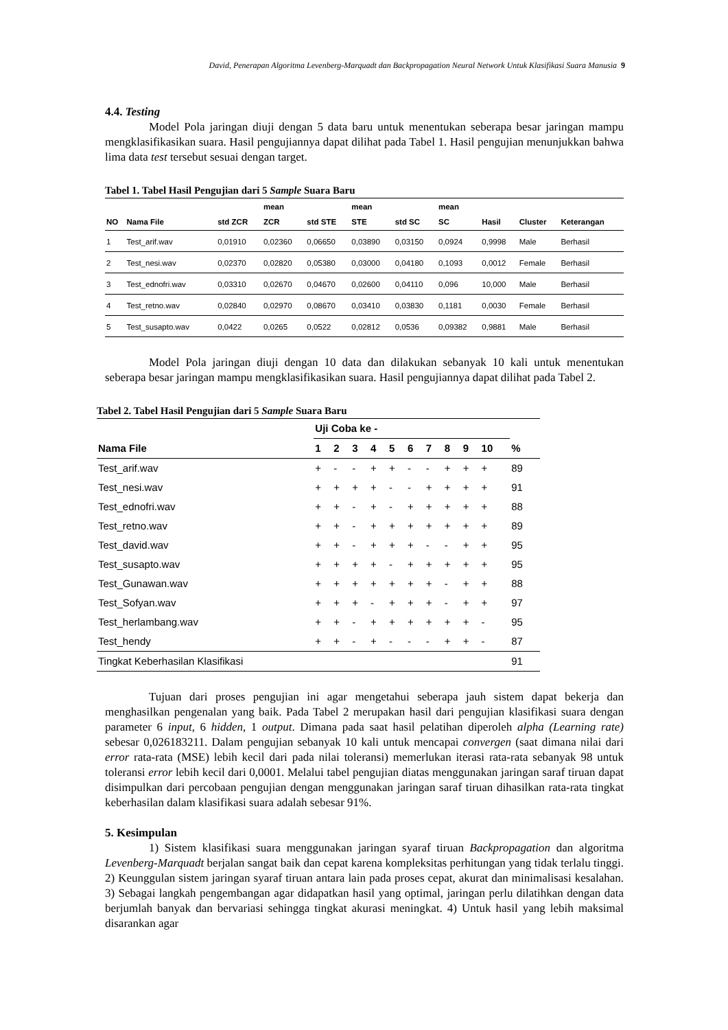David, Penerapan Algoritma Levenberg-Marquadt dan Backpropagation Neural Network Untuk Klasifikasi Suara Manusia 9
4.4. Testing
Model Pola jaringan diuji dengan 5 data baru untuk menentukan seberapa besar jaringan mampu mengklasifikasikan suara. Hasil pengujiannya dapat dilihat pada Tabel 1. Hasil pengujian menunjukkan bahwa lima data test tersebut sesuai dengan target.
Tabel 1. Tabel Hasil Pengujian dari 5 Sample Suara Baru
| NO | Nama File | std ZCR | mean ZCR | std STE | mean STE | std SC | mean SC | Hasil | Cluster | Keterangan |
| --- | --- | --- | --- | --- | --- | --- | --- | --- | --- | --- |
| 1 | Test_arif.wav | 0,01910 | 0,02360 | 0,06650 | 0,03890 | 0,03150 | 0,0924 | 0,9998 | Male | Berhasil |
| 2 | Test_nesi.wav | 0,02370 | 0,02820 | 0,05380 | 0,03000 | 0,04180 | 0,1093 | 0,0012 | Female | Berhasil |
| 3 | Test_ednofri.wav | 0,03310 | 0,02670 | 0,04670 | 0,02600 | 0,04110 | 0,096 | 10,000 | Male | Berhasil |
| 4 | Test_retno.wav | 0,02840 | 0,02970 | 0,08670 | 0,03410 | 0,03830 | 0,1181 | 0,0030 | Female | Berhasil |
| 5 | Test_susapto.wav | 0,0422 | 0,0265 | 0,0522 | 0,02812 | 0,0536 | 0,09382 | 0,9881 | Male | Berhasil |
Model Pola jaringan diuji dengan 10 data dan dilakukan sebanyak 10 kali untuk menentukan seberapa besar jaringan mampu mengklasifikasikan suara. Hasil pengujiannya dapat dilihat pada Tabel 2.
Tabel 2. Tabel Hasil Pengujian dari 5 Sample Suara Baru
| | Uji Coba ke - | | | | | | | | | | |
| --- | --- | --- | --- | --- | --- | --- | --- | --- | --- | --- | --- |
| Nama File | 1 | 2 | 3 | 4 | 5 | 6 | 7 | 8 | 9 | 10 | % |
| Test_arif.wav | + | - | - | + | + | - | - | + | + | + | 89 |
| Test_nesi.wav | + | + | + | + | - | - | + | + | + | + | 91 |
| Test_ednofri.wav | + | + | - | + | - | + | + | + | + | + | 88 |
| Test_retno.wav | + | + | - | + | + | + | + | + | + | + | 89 |
| Test_david.wav | + | + | - | + | + | + | - | - | + | + | 95 |
| Test_susapto.wav | + | + | + | + | - | + | + | + | + | + | 95 |
| Test_Gunawan.wav | + | + | + | + | + | + | + | - | + | + | 88 |
| Test_Sofyan.wav | + | + | + | - | + | + | + | - | + | + | 97 |
| Test_herlambang.wav | + | + | - | + | + | + | + | + | + | - | 95 |
| Test_hendy | + | + | - | + | - | - | - | + | + | - | 87 |
| Tingkat Keberhasilan Klasifikasi | | | | | | | | | | | 91 |
Tujuan dari proses pengujian ini agar mengetahui seberapa jauh sistem dapat bekerja dan menghasilkan pengenalan yang baik. Pada Tabel 2 merupakan hasil dari pengujian klasifikasi suara dengan parameter 6 input, 6 hidden, 1 output. Dimana pada saat hasil pelatihan diperoleh alpha (Learning rate) sebesar 0,026183211. Dalam pengujian sebanyak 10 kali untuk mencapai convergen (saat dimana nilai dari error rata-rata (MSE) lebih kecil dari pada nilai toleransi) memerlukan iterasi rata-rata sebanyak 98 untuk toleransi error lebih kecil dari 0,0001. Melalui tabel pengujian diatas menggunakan jaringan saraf tiruan dapat disimpulkan dari percobaan pengujian dengan menggunakan jaringan saraf tiruan dihasilkan rata-rata tingkat keberhasilan dalam klasifikasi suara adalah sebesar 91%.
5. Kesimpulan
1) Sistem klasifikasi suara menggunakan jaringan syaraf tiruan Backpropagation dan algoritma Levenberg-Marquadt berjalan sangat baik dan cepat karena kompleksitas perhitungan yang tidak terlalu tinggi. 2) Keunggulan sistem jaringan syaraf tiruan antara lain pada proses cepat, akurat dan minimalisasi kesalahan. 3) Sebagai langkah pengembangan agar didapatkan hasil yang optimal, jaringan perlu dilatihkan dengan data berjumlah banyak dan bervariasi sehingga tingkat akurasi meningkat. 4) Untuk hasil yang lebih maksimal disarankan agar